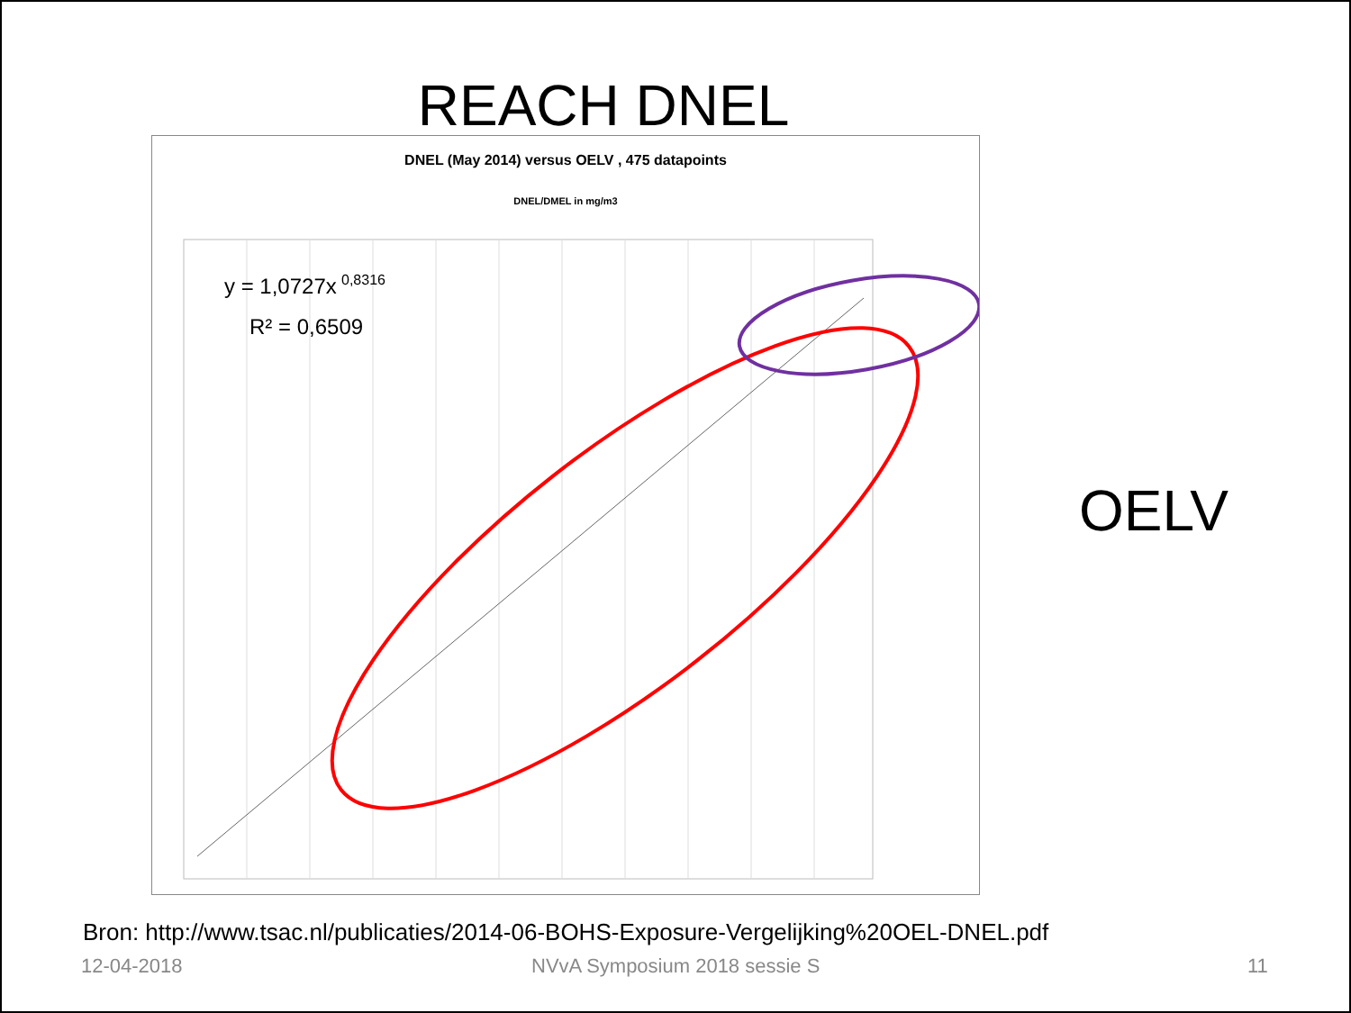REACH DNEL
DNEL (May 2014) versus OELV , 475 datapoints
DNEL/DMEL in mg/m3
y = 1,0727x
0,8316
R² = 0,6509
OELV
Bron: http://www.tsac.nl/publicaties/2014-06-BOHS-Exposure-Vergelijking%20OEL-DNEL.pdf
12-04-2018 NVvA Symposium 2018 sessie S 11